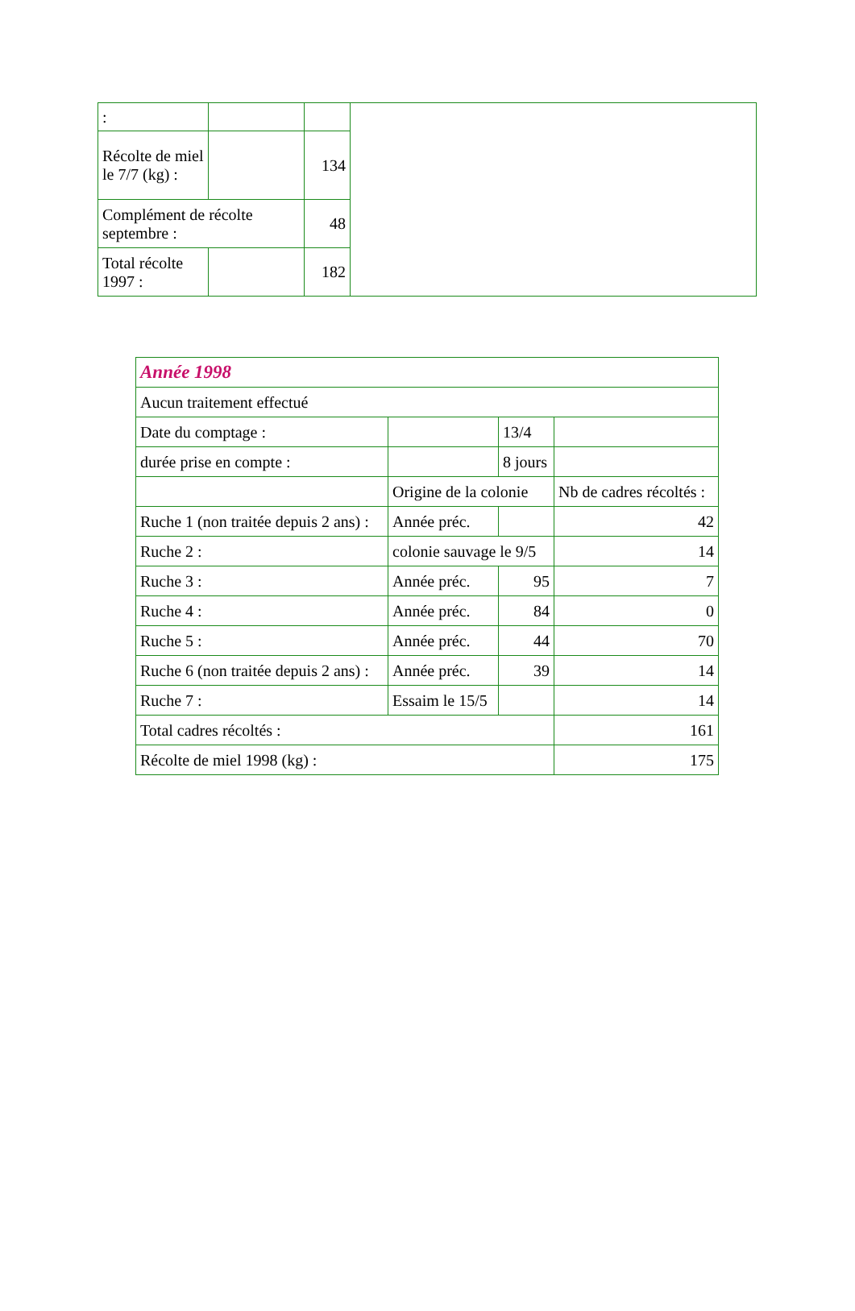| : | | | |
| Récolte de miel le 7/7 (kg) : | | 134 | |
| Complément de récolte septembre : | | 48 | |
| Total récolte 1997 : | | 182 | |
| Année 1998 | | | |
| Aucun traitement effectué | | | |
| Date du comptage : | | 13/4 | |
| durée prise en compte : | | 8 jours | |
| | Origine de la colonie | | Nb de cadres récoltés : |
| Ruche 1 (non traitée depuis 2 ans) : | Année préc. | | 42 |
| Ruche 2 : | colonie sauvage le 9/5 | | 14 |
| Ruche 3 : | Année préc. | 95 | 7 |
| Ruche 4 : | Année préc. | 84 | 0 |
| Ruche 5 : | Année préc. | 44 | 70 |
| Ruche 6 (non traitée depuis 2 ans) : | Année préc. | 39 | 14 |
| Ruche 7 : | Essaim le 15/5 | | 14 |
| Total cadres récoltés : | | | 161 |
| Récolte de miel 1998 (kg) : | | | 175 |